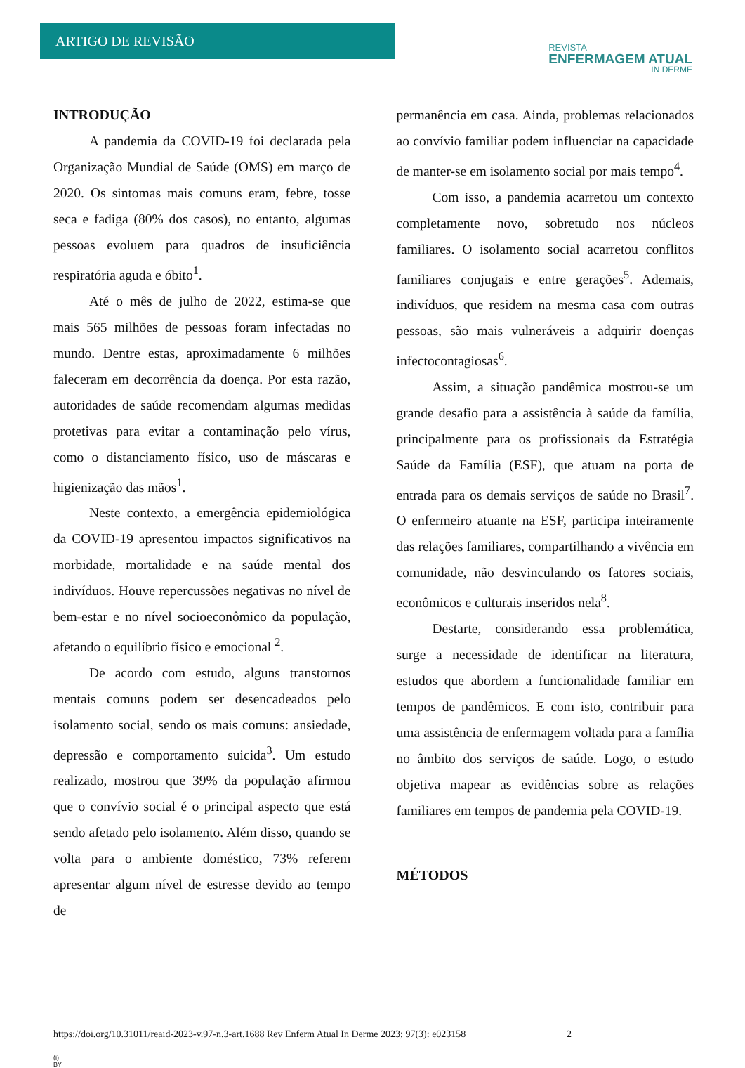ARTIGO DE REVISÃO
REVISTA
ENFERMAGEM ATUAL
IN DERME
INTRODUÇÃO
A pandemia da COVID-19 foi declarada pela Organização Mundial de Saúde (OMS) em março de 2020. Os sintomas mais comuns eram, febre, tosse seca e fadiga (80% dos casos), no entanto, algumas pessoas evoluem para quadros de insuficiência respiratória aguda e óbito<sup>1</sup>.
Até o mês de julho de 2022, estima-se que mais 565 milhões de pessoas foram infectadas no mundo. Dentre estas, aproximadamente 6 milhões faleceram em decorrência da doença. Por esta razão, autoridades de saúde recomendam algumas medidas protetivas para evitar a contaminação pelo vírus, como o distanciamento físico, uso de máscaras e higienização das mãos<sup>1</sup>.
Neste contexto, a emergência epidemiológica da COVID-19 apresentou impactos significativos na morbidade, mortalidade e na saúde mental dos indivíduos. Houve repercussões negativas no nível de bem-estar e no nível socioeconômico da população, afetando o equilíbrio físico e emocional <sup>2</sup>.
De acordo com estudo, alguns transtornos mentais comuns podem ser desencadeados pelo isolamento social, sendo os mais comuns: ansiedade, depressão e comportamento suicida<sup>3</sup>. Um estudo realizado, mostrou que 39% da população afirmou que o convívio social é o principal aspecto que está sendo afetado pelo isolamento. Além disso, quando se volta para o ambiente doméstico, 73% referem apresentar algum nível de estresse devido ao tempo de
permanência em casa. Ainda, problemas relacionados ao convívio familiar podem influenciar na capacidade de manter-se em isolamento social por mais tempo<sup>4</sup>.
Com isso, a pandemia acarretou um contexto completamente novo, sobretudo nos núcleos familiares. O isolamento social acarretou conflitos familiares conjugais e entre gerações<sup>5</sup>. Ademais, indivíduos, que residem na mesma casa com outras pessoas, são mais vulneráveis a adquirir doenças infectocontagiosas<sup>6</sup>.
Assim, a situação pandêmica mostrou-se um grande desafio para a assistência à saúde da família, principalmente para os profissionais da Estratégia Saúde da Família (ESF), que atuam na porta de entrada para os demais serviços de saúde no Brasil<sup>7</sup>. O enfermeiro atuante na ESF, participa inteiramente das relações familiares, compartilhando a vivência em comunidade, não desvinculando os fatores sociais, econômicos e culturais inseridos nela<sup>8</sup>.
Destarte, considerando essa problemática, surge a necessidade de identificar na literatura, estudos que abordem a funcionalidade familiar em tempos de pandêmicos. E com isto, contribuir para uma assistência de enfermagem voltada para a família no âmbito dos serviços de saúde. Logo, o estudo objetiva mapear as evidências sobre as relações familiares em tempos de pandemia pela COVID-19.
MÉTODOS
https://doi.org/10.31011/reaid-2023-v.97-n.3-art.1688 Rev Enferm Atual In Derme 2023; 97(3): e023158 2
(i)
BY